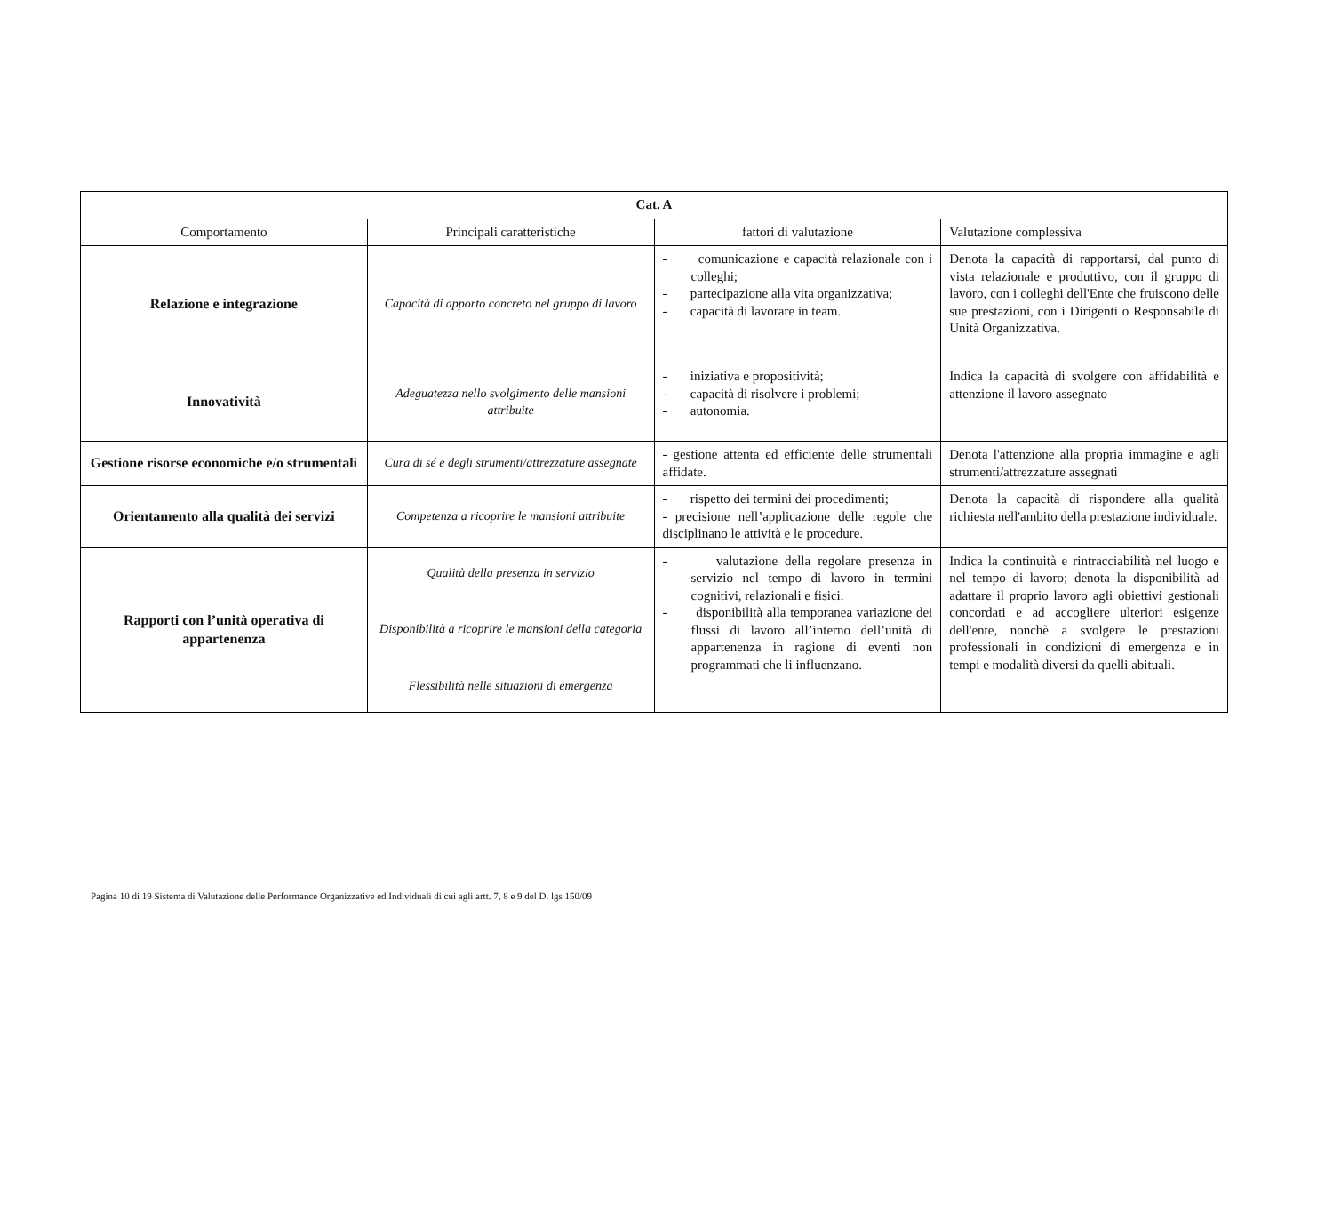| Cat. A | | | |
| Comportamento | Principali caratteristiche | fattori di valutazione | Valutazione complessiva |
| Relazione e integrazione | Capacità di apporto concreto nel gruppo di lavoro | - comunicazione e capacità relazionale con i colleghi; - partecipazione alla vita organizzativa; - capacità di lavorare in team. | Denota la capacità di rapportarsi, dal punto di vista relazionale e produttivo, con il gruppo di lavoro, con i colleghi dell'Ente che fruiscono delle sue prestazioni, con i Dirigenti o Responsabile di Unità Organizzativa. |
| Innovatività | Adeguatezza nello svolgimento delle mansioni attribuite | - iniziativa e propositività; - capacità di risolvere i problemi; - autonomia. | Indica la capacità di svolgere con affidabilità e attenzione il lavoro assegnato |
| Gestione risorse economiche e/o strumentali | Cura di sé e degli strumenti/attrezzature assegnate | - gestione attenta ed efficiente delle strumentali affidate. | Denota l'attenzione alla propria immagine e agli strumenti/attrezzature assegnati |
| Orientamento alla qualità dei servizi | Competenza a ricoprire le mansioni attribuite | - rispetto dei termini dei procedimenti; - precisione nell’applicazione delle regole che disciplinano le attività e le procedure. | Denota la capacità di rispondere alla qualità richiesta nell'ambito della prestazione individuale. |
| Rapporti con l’unità operativa di appartenenza | Qualità della presenza in servizio Disponibilità a ricoprire le mansioni della categoria Flessibilità nelle situazioni di emergenza | - valutazione della regolare presenza in servizio nel tempo di lavoro in termini cognitivi, relazionali e fisici. - disponibilità alla temporanea variazione dei flussi di lavoro all’interno dell’unità di appartenenza in ragione di eventi non programmati che li influenzano. | Indica la continuità e rintracciabilità nel luogo e nel tempo di lavoro; denota la disponibilità ad adattare il proprio lavoro agli obiettivi gestionali concordati e ad accogliere ulteriori esigenze dell'ente, nonchè a svolgere le prestazioni professionali in condizioni di emergenza e in tempi e modalità diversi da quelli abituali. |
Pagina 10 di 19 Sistema di Valutazione delle Performance Organizzative ed Individuali di cui agli artt. 7, 8 e 9 del D. lgs 150/09